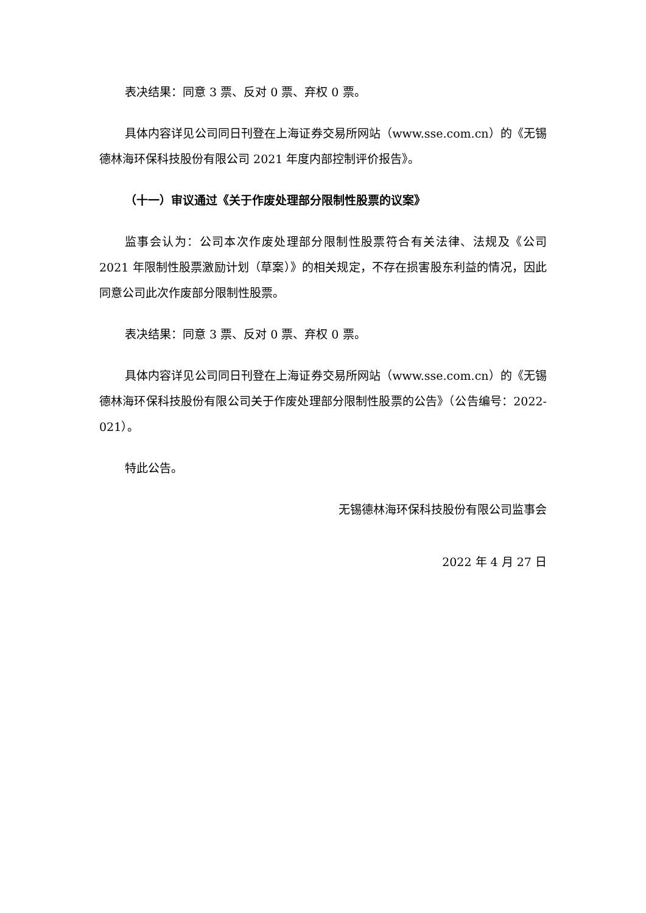表决结果：同意 3 票、反对 0 票、弃权 0 票。
具体内容详见公司同日刊登在上海证券交易所网站（www.sse.com.cn）的《无锡德林海环保科技股份有限公司 2021 年度内部控制评价报告》。
（十一）审议通过《关于作废处理部分限制性股票的议案》
监事会认为：公司本次作废处理部分限制性股票符合有关法律、法规及《公司 2021 年限制性股票激励计划（草案）》的相关规定，不存在损害股东利益的情况，因此同意公司此次作废部分限制性股票。
表决结果：同意 3 票、反对 0 票、弃权 0 票。
具体内容详见公司同日刊登在上海证券交易所网站（www.sse.com.cn）的《无锡德林海环保科技股份有限公司关于作废处理部分限制性股票的公告》（公告编号：2022-021）。
特此公告。
无锡德林海环保科技股份有限公司监事会
2022 年 4 月 27 日